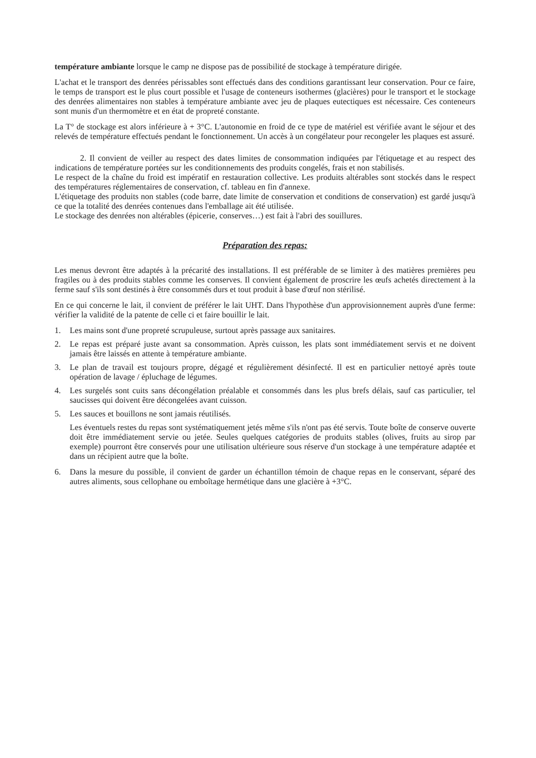température ambiante lorsque le camp ne dispose pas de possibilité de stockage à température dirigée.
L'achat et le transport des denrées périssables sont effectués dans des conditions garantissant leur conservation. Pour ce faire, le temps de transport est le plus court possible et l'usage de conteneurs isothermes (glacières) pour le transport et le stockage des denrées alimentaires non stables à température ambiante avec jeu de plaques eutectiques est nécessaire. Ces conteneurs sont munis d'un thermomètre et en état de propreté constante.
La T° de stockage est alors inférieure à + 3°C. L'autonomie en froid de ce type de matériel est vérifiée avant le séjour et des relevés de température effectués pendant le fonctionnement. Un accès à un congélateur pour recongeler les plaques est assuré.
2. Il convient de veiller au respect des dates limites de consommation indiquées par l'étiquetage et au respect des indications de température portées sur les conditionnements des produits congelés, frais et non stabilisés.
Le respect de la chaîne du froid est impératif en restauration collective. Les produits altérables sont stockés dans le respect des températures réglementaires de conservation, cf. tableau en fin d'annexe.
L'étiquetage des produits non stables (code barre, date limite de conservation et conditions de conservation) est gardé jusqu'à ce que la totalité des denrées contenues dans l'emballage ait été utilisée.
Le stockage des denrées non altérables (épicerie, conserves…) est fait à l'abri des souillures.
Préparation des repas:
Les menus devront être adaptés à la précarité des installations. Il est préférable de se limiter à des matières premières peu fragiles ou à des produits stables comme les conserves. Il convient également de proscrire les œufs achetés directement à la ferme sauf s'ils sont destinés à être consommés durs et tout produit à base d'œuf non stérilisé.
En ce qui concerne le lait, il convient de préférer le lait UHT. Dans l'hypothèse d'un approvisionnement auprès d'une ferme: vérifier la validité de la patente de celle ci et faire bouillir le lait.
1. Les mains sont d'une propreté scrupuleuse, surtout après passage aux sanitaires.
2. Le repas est préparé juste avant sa consommation. Après cuisson, les plats sont immédiatement servis et ne doivent jamais être laissés en attente à température ambiante.
3. Le plan de travail est toujours propre, dégagé et régulièrement désinfecté. Il est en particulier nettoyé après toute opération de lavage / épluchage de légumes.
4. Les surgelés sont cuits sans décongélation préalable et consommés dans les plus brefs délais, sauf cas particulier, tel saucisses qui doivent être décongelées avant cuisson.
5. Les sauces et bouillons ne sont jamais réutilisés.
Les éventuels restes du repas sont systématiquement jetés même s'ils n'ont pas été servis. Toute boîte de conserve ouverte doit être immédiatement servie ou jetée. Seules quelques catégories de produits stables (olives, fruits au sirop par exemple) pourront être conservés pour une utilisation ultérieure sous réserve d'un stockage à une température adaptée et dans un récipient autre que la boîte.
6. Dans la mesure du possible, il convient de garder un échantillon témoin de chaque repas en le conservant, séparé des autres aliments, sous cellophane ou emboîtage hermétique dans une glacière à +3°C.